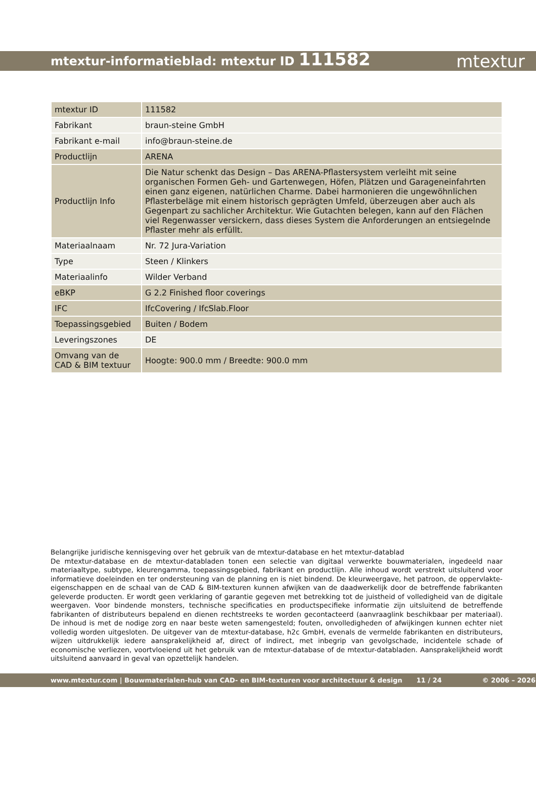mtextur-informatieblad: mtextur ID 111582
mtextur
| mtextur ID | 111582 |
| Fabrikant | braun-steine GmbH |
| Fabrikant e-mail | info@braun-steine.de |
| Productlijn | ARENA |
| Productlijn Info | Die Natur schenkt das Design – Das ARENA-Pflastersystem verleiht mit seine organischen Formen Geh- und Gartenwegen, Höfen, Plätzen und Garageneinfahrten einen ganz eigenen, natürlichen Charme. Dabei harmonieren die ungewöhnlichen Pflasterbeläge mit einem historisch geprägten Umfeld, überzeugen aber auch als Gegenpart zu sachlicher Architektur. Wie Gutachten belegen, kann auf den Flächen viel Regenwasser versickern, dass dieses System die Anforderungen an entsiegelnde Pflaster mehr als erfüllt. |
| Materiaalnaam | Nr. 72 Jura-Variation |
| Type | Steen / Klinkers |
| Materiaalinfo | Wilder Verband |
| eBKP | G 2.2 Finished floor coverings |
| IFC | IfcCovering / IfcSlab.Floor |
| Toepassingsgebied | Buiten / Bodem |
| Leveringszones | DE |
| Omvang van de CAD & BIM textuur | Hoogte: 900.0 mm / Breedte: 900.0 mm |
Belangrijke juridische kennisgeving over het gebruik van de mtextur-database en het mtextur-datablad
De mtextur-database en de mtextur-databladen tonen een selectie van digitaal verwerkte bouwmaterialen, ingedeeld naar materiaaltype, subtype, kleurengamma, toepassingsgebied, fabrikant en productlijn. Alle inhoud wordt verstrekt uitsluitend voor informatieve doeleinden en ter ondersteuning van de planning en is niet bindend. De kleurweergave, het patroon, de oppervlakte-eigenschappen en de schaal van de CAD & BIM-texturen kunnen afwijken van de daadwerkelijk door de betreffende fabrikanten geleverde producten. Er wordt geen verklaring of garantie gegeven met betrekking tot de juistheid of volledigheid van de digitale weergaven. Voor bindende monsters, technische specificaties en productspecifieke informatie zijn uitsluitend de betreffende fabrikanten of distributeurs bepalend en dienen rechtstreeks te worden gecontacteerd (aanvraaglink beschikbaar per materiaal). De inhoud is met de nodige zorg en naar beste weten samengesteld; fouten, onvolledigheden of afwijkingen kunnen echter niet volledig worden uitgesloten. De uitgever van de mtextur-database, h2c GmbH, evenals de vermelde fabrikanten en distributeurs, wijzen uitdrukkelijk iedere aansprakelijkheid af, direct of indirect, met inbegrip van gevolgschade, incidentele schade of economische verliezen, voortvloeiend uit het gebruik van de mtextur-database of de mtextur-databladen. Aansprakelijkheid wordt uitsluitend aanvaard in geval van opzettelijk handelen.
www.mtextur.com | Bouwmaterialen-hub van CAD- en BIM-texturen voor architectuur & design 11 / 24 © 2006 – 2026